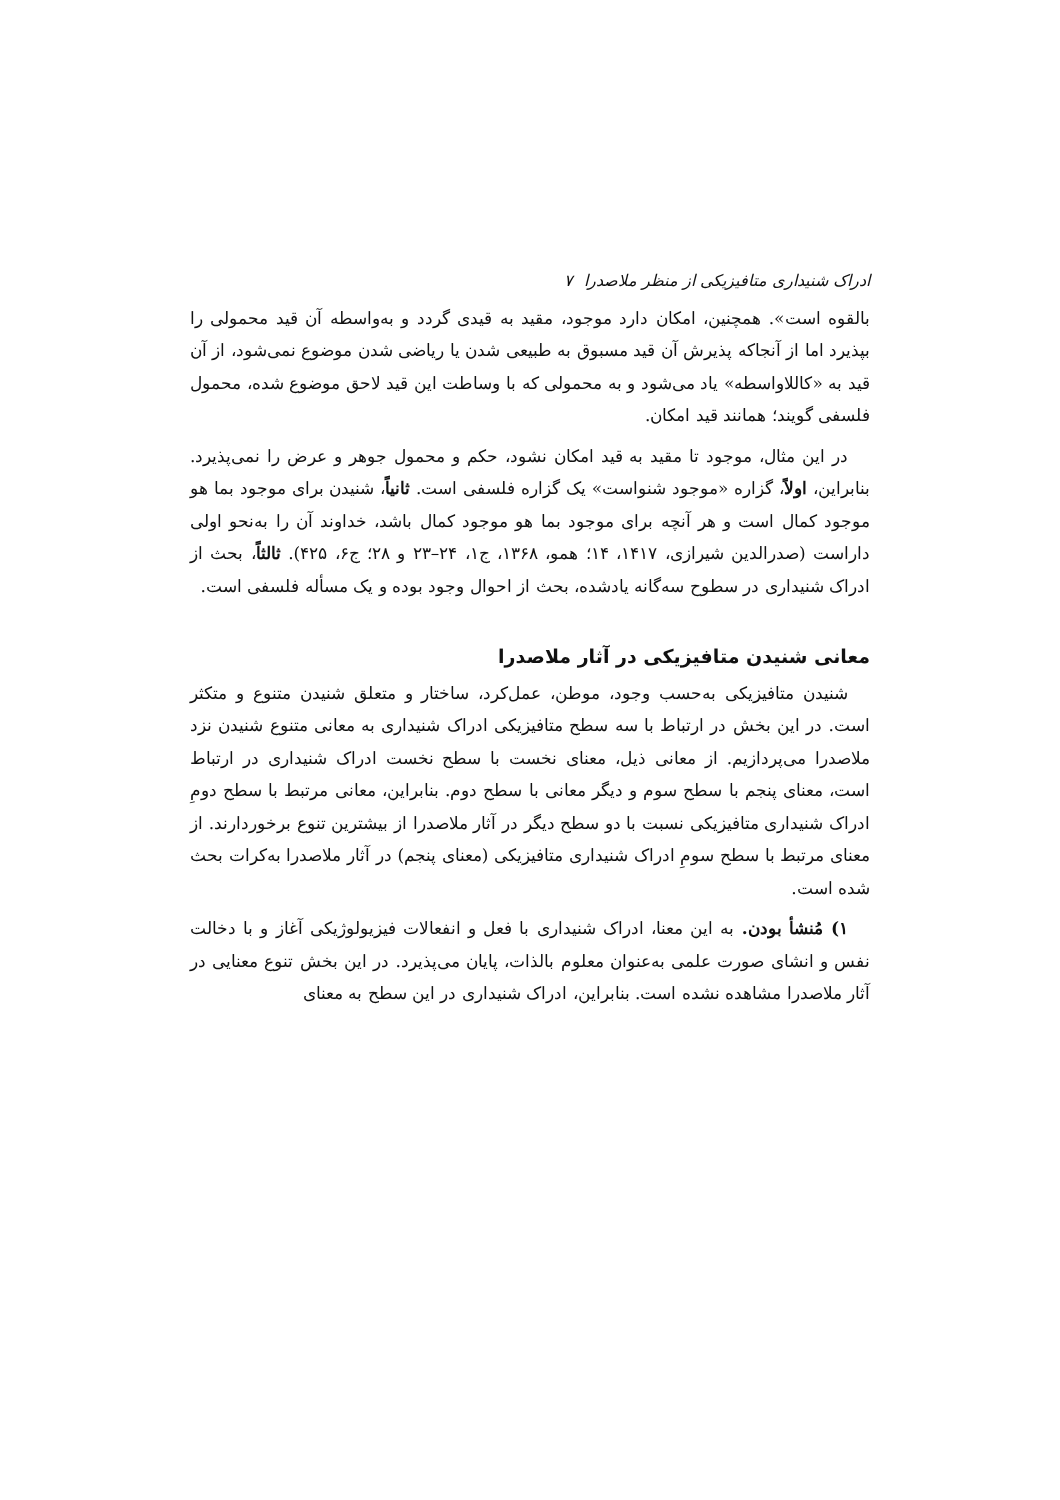ادراک شنیداری متافیزیکی از منظر ملاصدرا ۷
بالقوه است». همچنین، امکان دارد موجود، مقید به قیدی گردد و به‌واسطه آن قید محمولی را بپذیرد اما از آنجاکه پذیرش آن قید مسبوق به طبیعی شدن یا ریاضی شدن موضوع نمی‌شود، از آن قید به «کاللاواسطه» یاد می‌شود و به محمولی که با وساطت این قید لاحق موضوع شده، محمول فلسفی گویند؛ همانند قید امکان.
در این مثال، موجود تا مقید به قید امکان نشود، حکم و محمول جوهر و عرض را نمی‌پذیرد. بنابراین، اولاً، گزاره «موجود شنواست» یک گزاره فلسفی است. ثانیاً، شنیدن برای موجود بما هو موجود کمال است و هر آنچه برای موجود بما هو موجود کمال باشد، خداوند آن را به‌نحو اولی داراست (صدرالدین شیرازی، ۱۴۱۷، ۱۴؛ همو، ۱۳۶۸، ج۱، ۲۴–۲۳ و ۲۸؛ ج۶، ۴۲۵). ثالثاً، بحث از ادراک شنیداری در سطوح سه‌گانه یادشده، بحث از احوال وجود بوده و یک مسأله فلسفی است.
معانی شنیدن متافیزیکی در آثار ملاصدرا
شنیدن متافیزیکی به‌حسب وجود، موطن، عمل‌کرد، ساختار و متعلق شنیدن متنوع و متکثر است. در این بخش در ارتباط با سه سطح متافیزیکی ادراک شنیداری به معانی متنوع شنیدن نزد ملاصدرا می‌پردازیم. از معانی ذیل، معنای نخست با سطح نخست ادراک شنیداری در ارتباط است، معنای پنجم با سطح سوم و دیگر معانی با سطح دوم. بنابراین، معانی مرتبط با سطح دومِ ادراک شنیداری متافیزیکی نسبت با دو سطح دیگر در آثار ملاصدرا از بیشترین تنوع برخوردارند. از معنای مرتبط با سطح سومِ ادراک شنیداری متافیزیکی (معنای پنجم) در آثار ملاصدرا به‌کرات بحث شده است.
۱) مُنشأ بودن. به این معنا، ادراک شنیداری با فعل و انفعالات فیزیولوژیکی آغاز و با دخالت نفس و انشای صورت علمی به‌عنوان معلوم بالذات، پایان می‌پذیرد. در این بخش تنوع معنایی در آثار ملاصدرا مشاهده نشده است. بنابراین، ادراک شنیداری در این سطح به معنای